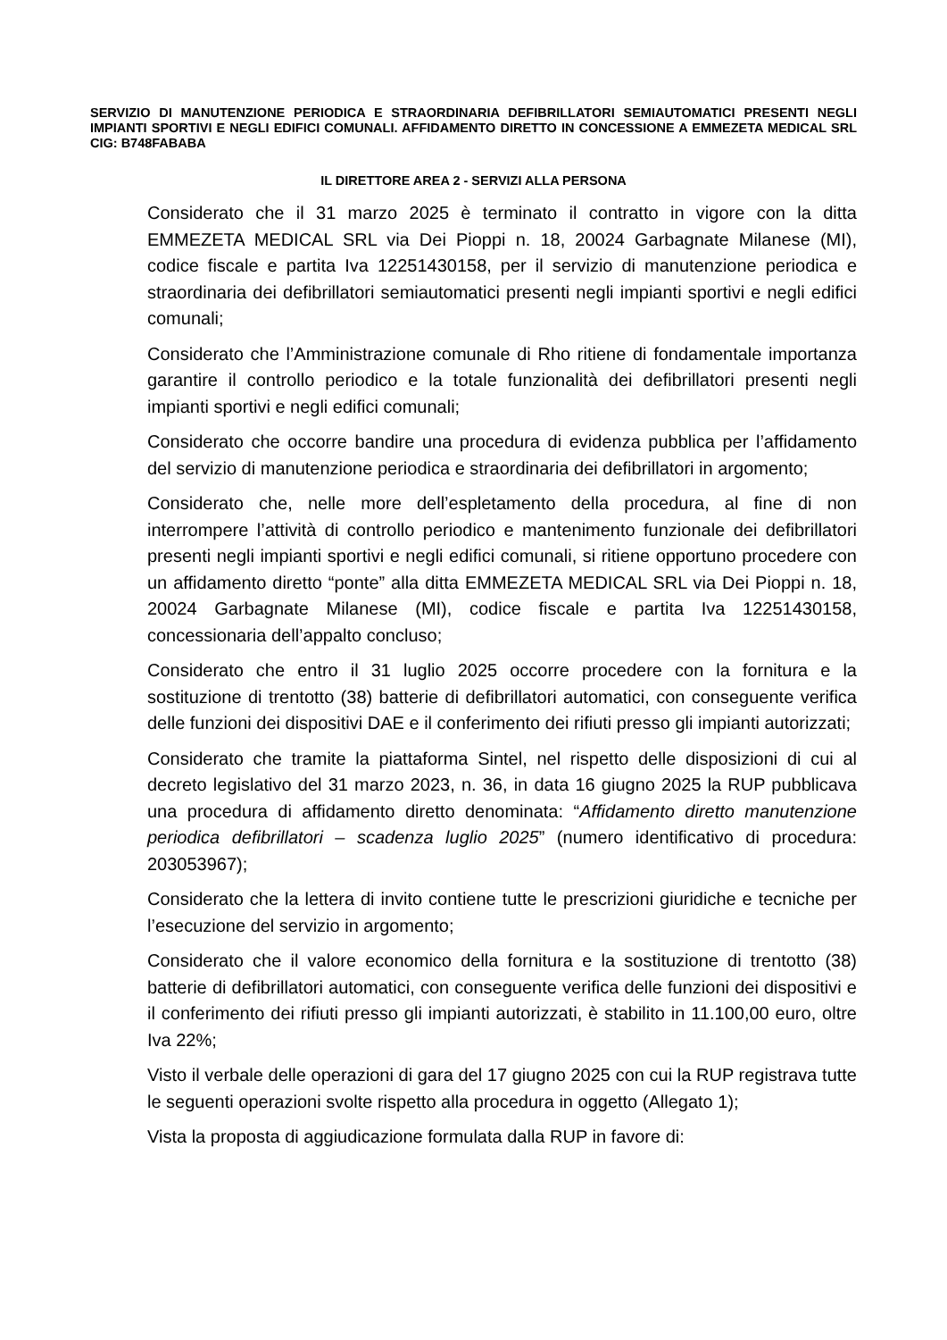SERVIZIO DI MANUTENZIONE PERIODICA E STRAORDINARIA DEFIBRILLATORI SEMIAUTOMATICI PRESENTI NEGLI IMPIANTI SPORTIVI E NEGLI EDIFICI COMUNALI. AFFIDAMENTO DIRETTO IN CONCESSIONE A EMMEZETA MEDICAL SRL CIG: B748FABABA
IL DIRETTORE AREA 2 - SERVIZI ALLA PERSONA
Considerato che il 31 marzo 2025 è terminato il contratto in vigore con la ditta EMMEZETA MEDICAL SRL via Dei Pioppi n. 18, 20024 Garbagnate Milanese (MI), codice fiscale e partita Iva 12251430158, per il servizio di manutenzione periodica e straordinaria dei defibrillatori semiautomatici presenti negli impianti sportivi e negli edifici comunali;
Considerato che l’Amministrazione comunale di Rho ritiene di fondamentale importanza garantire il controllo periodico e la totale funzionalità dei defibrillatori presenti negli impianti sportivi e negli edifici comunali;
Considerato che occorre bandire una procedura di evidenza pubblica per l’affidamento del servizio di manutenzione periodica e straordinaria dei defibrillatori in argomento;
Considerato che, nelle more dell’espletamento della procedura, al fine di non interrompere l’attività di controllo periodico e mantenimento funzionale dei defibrillatori presenti negli impianti sportivi e negli edifici comunali, si ritiene opportuno procedere con un affidamento diretto “ponte” alla ditta EMMEZETA MEDICAL SRL via Dei Pioppi n. 18, 20024 Garbagnate Milanese (MI), codice fiscale e partita Iva 12251430158, concessionaria dell’appalto concluso;
Considerato che entro il 31 luglio 2025 occorre procedere con la fornitura e la sostituzione di trentotto (38) batterie di defibrillatori automatici, con conseguente verifica delle funzioni dei dispositivi DAE e il conferimento dei rifiuti presso gli impianti autorizzati;
Considerato che tramite la piattaforma Sintel, nel rispetto delle disposizioni di cui al decreto legislativo del 31 marzo 2023, n. 36, in data 16 giugno 2025 la RUP pubblicava una procedura di affidamento diretto denominata: “Affidamento diretto manutenzione periodica defibrillatori – scadenza luglio 2025” (numero identificativo di procedura: 203053967);
Considerato che la lettera di invito contiene tutte le prescrizioni giuridiche e tecniche per l’esecuzione del servizio in argomento;
Considerato che il valore economico della fornitura e la sostituzione di trentotto (38) batterie di defibrillatori automatici, con conseguente verifica delle funzioni dei dispositivi e il conferimento dei rifiuti presso gli impianti autorizzati, è stabilito in 11.100,00 euro, oltre Iva 22%;
Visto il verbale delle operazioni di gara del 17 giugno 2025 con cui la RUP registrava tutte le seguenti operazioni svolte rispetto alla procedura in oggetto (Allegato 1);
Vista la proposta di aggiudicazione formulata dalla RUP in favore di: